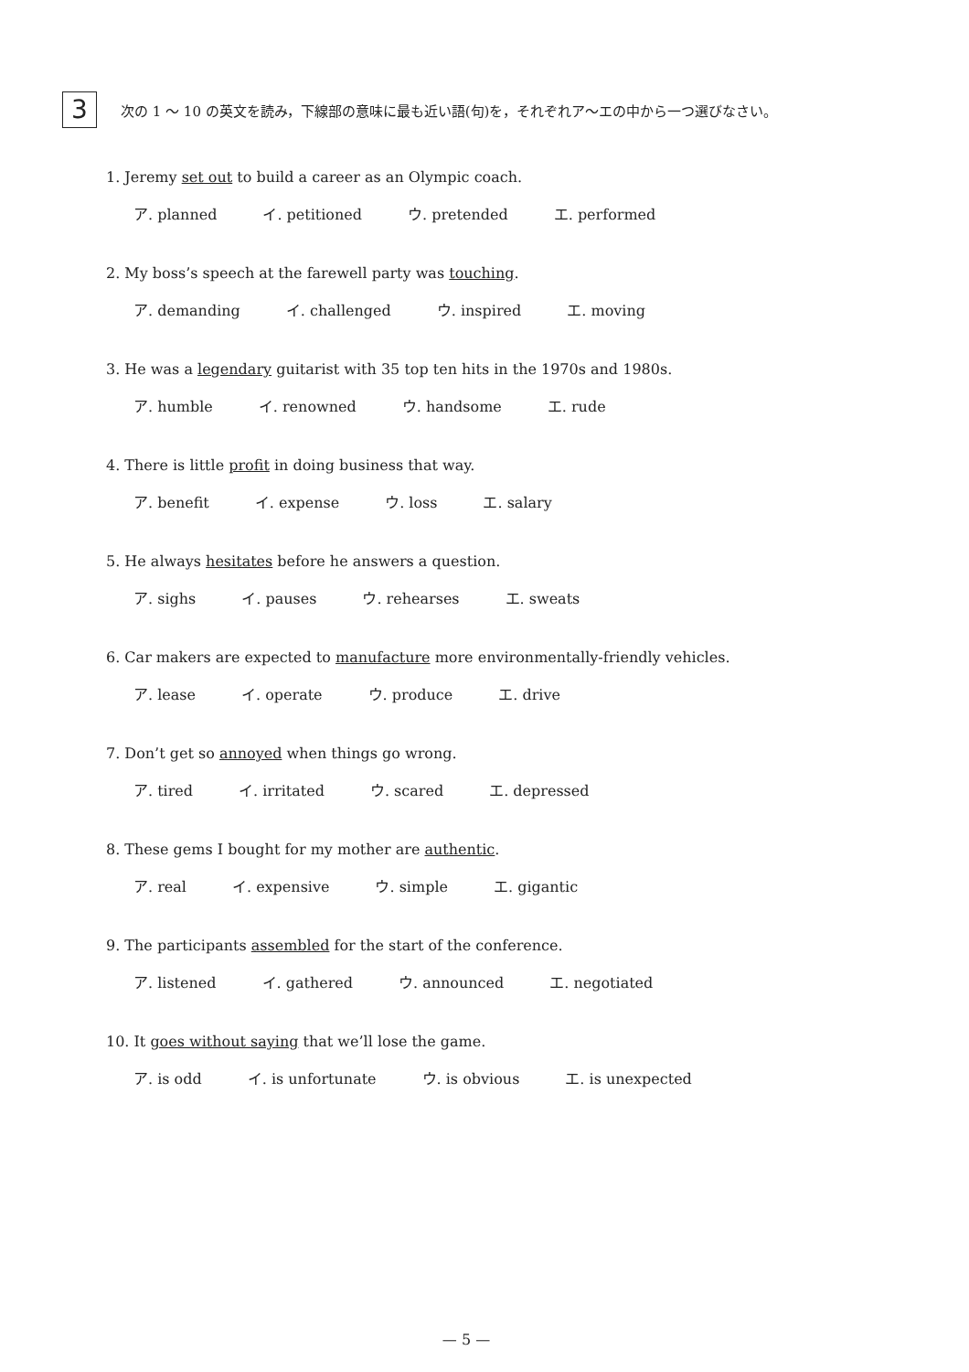3
次の 1 ～ 10 の英文を読み，下線部の意味に最も近い語(句)を，それぞれア～エの中から一つ選びなさい。
1. Jeremy set out to build a career as an Olympic coach.
ア. planned イ. petitioned ウ. pretended エ. performed
2. My boss’s speech at the farewell party was touching.
ア. demanding イ. challenged ウ. inspired エ. moving
3. He was a legendary guitarist with 35 top ten hits in the 1970s and 1980s.
ア. humble イ. renowned ウ. handsome エ. rude
4. There is little profit in doing business that way.
ア. benefit イ. expense ウ. loss エ. salary
5. He always hesitates before he answers a question.
ア. sighs イ. pauses ウ. rehearses エ. sweats
6. Car makers are expected to manufacture more environmentally-friendly vehicles.
ア. lease イ. operate ウ. produce エ. drive
7. Don’t get so annoyed when things go wrong.
ア. tired イ. irritated ウ. scared エ. depressed
8. These gems I bought for my mother are authentic.
ア. real イ. expensive ウ. simple エ. gigantic
9. The participants assembled for the start of the conference.
ア. listened イ. gathered ウ. announced エ. negotiated
10. It goes without saying that we’ll lose the game.
ア. is odd イ. is unfortunate ウ. is obvious エ. is unexpected
— 5 —